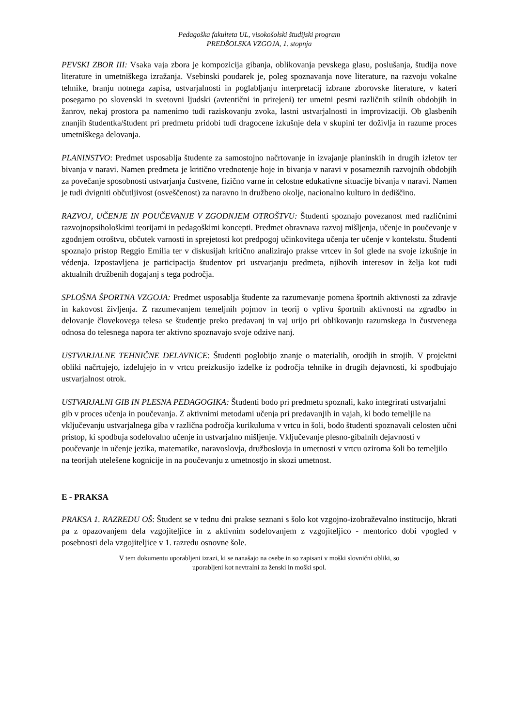Pedagoška fakulteta UL, visokošolski študijski program
PREDŠOLSKA VZGOJA, 1. stopnja
PEVSKI ZBOR III: Vsaka vaja zbora je kompozicija gibanja, oblikovanja pevskega glasu, poslušanja, študija nove literature in umetniškega izražanja. Vsebinski poudarek je, poleg spoznavanja nove literature, na razvoju vokalne tehnike, branju notnega zapisa, ustvarjalnosti in poglabljanju interpretacij izbrane zborovske literature, v kateri posegamo po slovenski in svetovni ljudski (avtentični in prirejeni) ter umetni pesmi različnih stilnih obdobjih in žanrov, nekaj prostora pa namenimo tudi raziskovanju zvoka, lastni ustvarjalnosti in improvizaciji. Ob glasbenih znanjih študentka/študent pri predmetu pridobi tudi dragocene izkušnje dela v skupini ter doživlja in razume proces umetniškega delovanja.
PLANINSTVO: Predmet usposablja študente za samostojno načrtovanje in izvajanje planinskih in drugih izletov ter bivanja v naravi. Namen predmeta je kritično vrednotenje hoje in bivanja v naravi v posameznih razvojnih obdobjih za povečanje sposobnosti ustvarjanja čustvene, fizično varne in celostne edukativne situacije bivanja v naravi. Namen je tudi dvigniti občutljivost (osveščenost) za naravno in družbeno okolje, nacionalno kulturo in dediščino.
RAZVOJ, UČENJE IN POUČEVANJE V ZGODNJEM OTROŠTVU: Študenti spoznajo povezanost med različnimi razvojnopsihološkimi teorijami in pedagoškimi koncepti. Predmet obravnava razvoj mišljenja, učenje in poučevanje v zgodnjem otroštvu, občutek varnosti in sprejetosti kot predpogoj učinkovitega učenja ter učenje v kontekstu. Študenti spoznajo pristop Reggio Emilia ter v diskusijah kritično analizirajo prakse vrtcev in šol glede na svoje izkušnje in védenja. Izpostavljena je participacija študentov pri ustvarjanju predmeta, njihovih interesov in želja kot tudi aktualnih družbenih dogajanj s tega področja.
SPLOŠNA ŠPORTNA VZGOJA: Predmet usposablja študente za razumevanje pomena športnih aktivnosti za zdravje in kakovost življenja. Z razumevanjem temeljnih pojmov in teorij o vplivu športnih aktivnosti na zgradbo in delovanje človekovega telesa se študentje preko predavanj in vaj urijo pri oblikovanju razumskega in čustvenega odnosa do telesnega napora ter aktivno spoznavajo svoje odzive nanj.
USTVARJALNE TEHNIČNE DELAVNICE: Študenti poglobijo znanje o materialih, orodjih in strojih. V projektni obliki načrtujejo, izdelujejo in v vrtcu preizkusijo izdelke iz področja tehnike in drugih dejavnosti, ki spodbujajo ustvarjalnost otrok.
USTVARJALNI GIB IN PLESNA PEDAGOGIKA: Študenti bodo pri predmetu spoznali, kako integrirati ustvarjalni gib v proces učenja in poučevanja. Z aktivnimi metodami učenja pri predavanjih in vajah, ki bodo temeljile na vključevanju ustvarjalnega giba v različna področja kurikuluma v vrtcu in šoli, bodo študenti spoznavali celosten učni pristop, ki spodbuja sodelovalno učenje in ustvarjalno mišljenje. Vključevanje plesno-gibalnih dejavnosti v poučevanje in učenje jezika, matematike, naravoslovja, družboslovja in umetnosti v vrtcu oziroma šoli bo temeljilo na teorijah utelešene kognicije in na poučevanju z umetnostjo in skozi umetnost.
E - PRAKSA
PRAKSA 1. RAZREDU OŠ: Študent se v tednu dni prakse seznani s šolo kot vzgojno-izobraževalno institucijo, hkrati pa z opazovanjem dela vzgojiteljice in z aktivnim sodelovanjem z vzgojiteljico - mentorico dobi vpogled v posebnosti dela vzgojiteljice v 1. razredu osnovne šole.
V tem dokumentu uporabljeni izrazi, ki se nanašajo na osebe in so zapisani v moški slovnični obliki, so
uporabljeni kot nevtralni za ženski in moški spol.